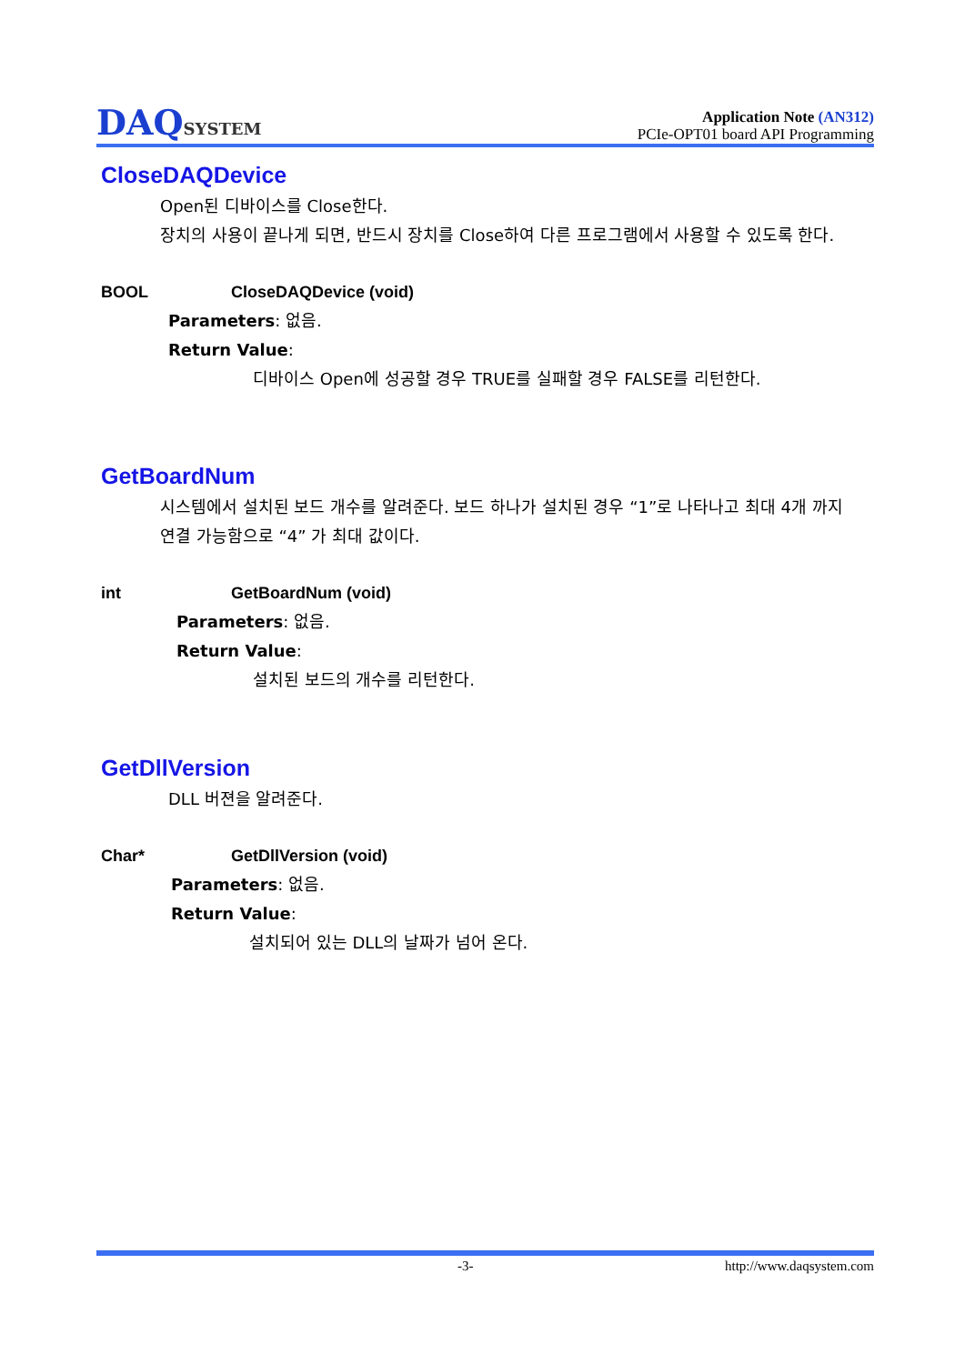DAQSYSTEM
Application Note (AN312)
PCIe-OPT01 board API Programming
CloseDAQDevice
Open된 디바이스를 Close한다.
장치의 사용이 끝나게 되면, 반드시 장치를 Close하여 다른 프로그램에서 사용할 수 있도록 한다.
BOOL CloseDAQDevice (void)
Parameters: 없음.
Return Value:
디바이스 Open에 성공할 경우 TRUE를 실패할 경우 FALSE를 리턴한다.
GetBoardNum
시스템에서 설치된 보드 개수를 알려준다. 보드 하나가 설치된 경우 “1”로 나타나고 최대 4개 까지 연결 가능함으로 “4” 가 최대 값이다.
int GetBoardNum (void)
Parameters: 없음.
Return Value:
설치된 보드의 개수를 리턴한다.
GetDllVersion
DLL 버젼을 알려준다.
Char* GetDllVersion (void)
Parameters: 없음.
Return Value:
설치되어 있는 DLL의 날짜가 넘어 온다.
-3- http://www.daqsystem.com